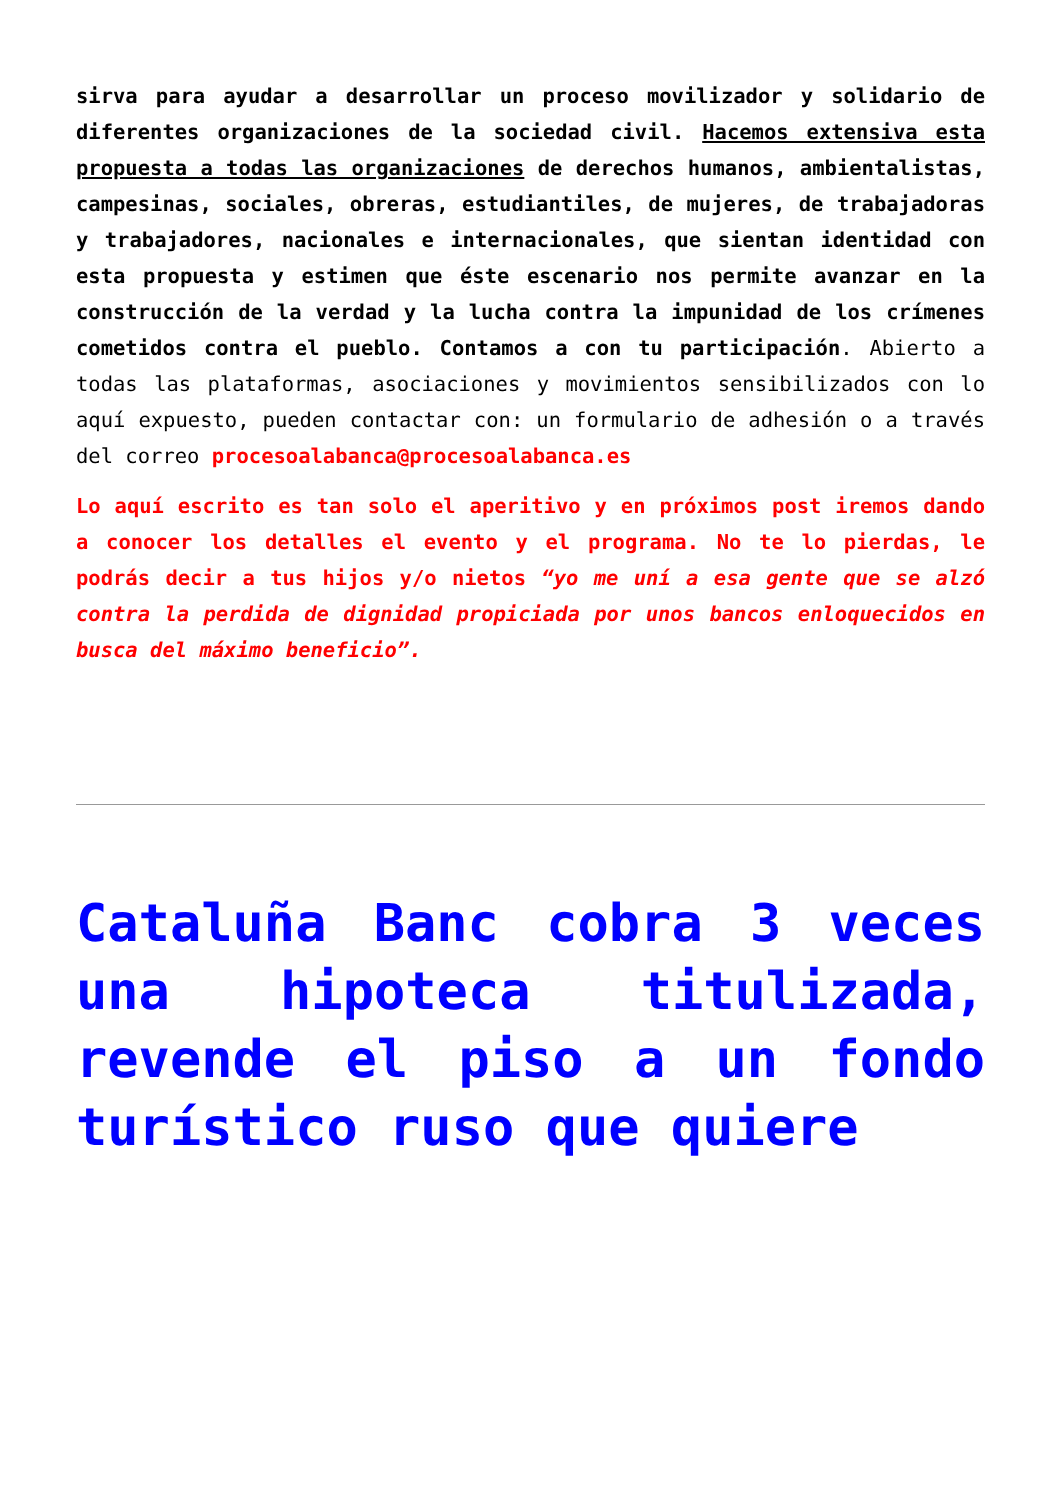sirva para ayudar a desarrollar un proceso movilizador y solidario de diferentes organizaciones de la sociedad civil. Hacemos extensiva esta propuesta a todas las organizaciones de derechos humanos, ambientalistas, campesinas, sociales, obreras, estudiantiles, de mujeres, de trabajadoras y trabajadores, nacionales e internacionales, que sientan identidad con esta propuesta y estimen que éste escenario nos permite avanzar en la construcción de la verdad y la lucha contra la impunidad de los crímenes cometidos contra el pueblo. Contamos a con tu participación. Abierto a todas las plataformas, asociaciones y movimientos sensibilizados con lo aquí expuesto, pueden contactar con: un formulario de adhesión o a través del correo procesoalabanca@procesoalabanca.es
Lo aquí escrito es tan solo el aperitivo y en próximos post iremos dando a conocer los detalles el evento y el programa. No te lo pierdas, le podrás decir a tus hijos y/o nietos “yo me uní a esa gente que se alzó contra la perdida de dignidad propiciada por unos bancos enloquecidos en busca del máximo beneficio”.
Cataluña Banc cobra 3 veces una hipoteca titulizada, revende el piso a un fondo turístico ruso que quiere